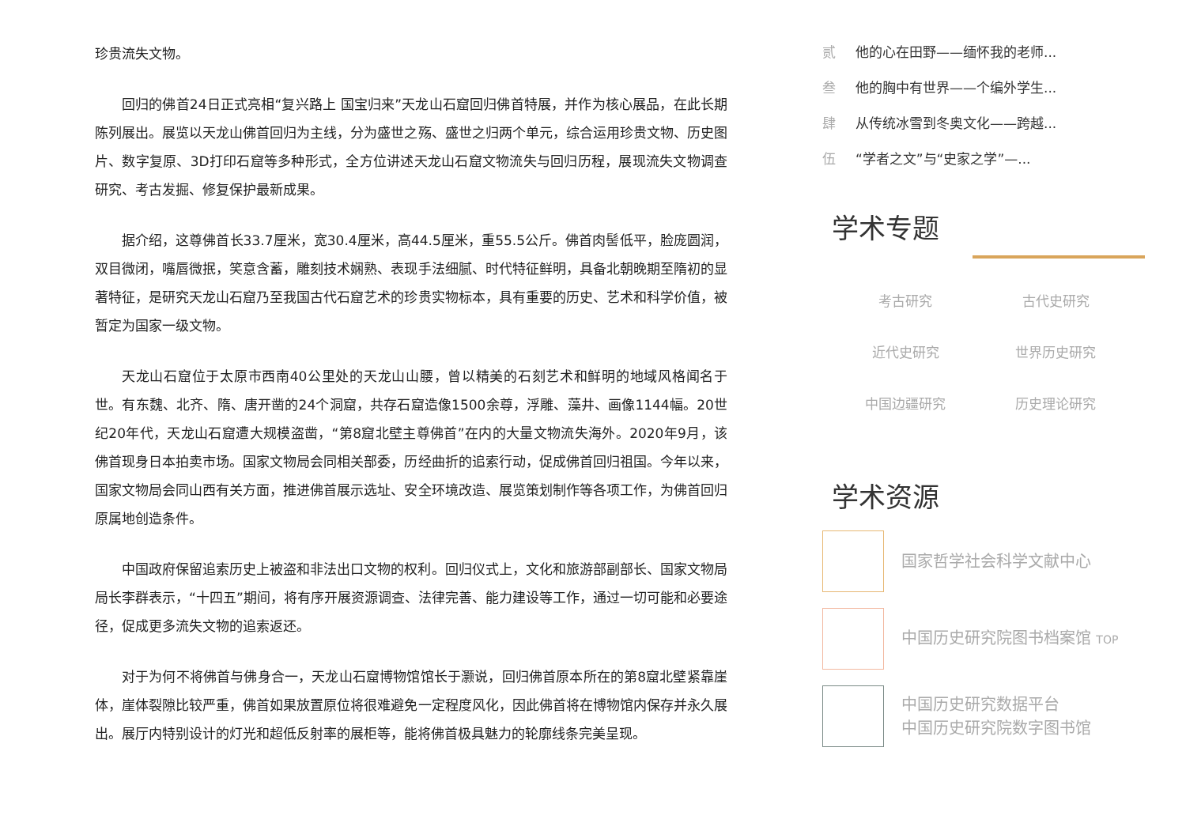珍贵流失文物。
回归的佛首24日正式亮相“复兴路上 国宝归来”天龙山石窟回归佛首特展，并作为核心展品，在此长期陈列展出。展览以天龙山佛首回归为主线，分为盛世之殇、盛世之归两个单元，综合运用珍贵文物、历史图片、数字复原、3D打印石窟等多种形式，全方位讲述天龙山石窟文物流失与回归历程，展现流失文物调查研究、考古发掘、修复保护最新成果。
据介绍，这尊佛首长33.7厘米，宽30.4厘米，高44.5厘米，重55.5公斤。佛首肉髻低平，脸庞圆润，双目微闭，嘴唇微抿，笑意含蓄，雕刻技术娴熟、表现手法细腻、时代特征鲜明，具备北朝晚期至隋初的显著特征，是研究天龙山石窟乃至我国古代石窟艺术的珍贵实物标本，具有重要的历史、艺术和科学价值，被暂定为国家一级文物。
天龙山石窟位于太原市西南40公里处的天龙山山腰，曾以精美的石刻艺术和鲜明的地域风格闻名于世。有东魏、北齐、隋、唐开凿的24个洞窟，共存石窟造像1500余尊，浮雕、藻井、画像1144幅。20世纪20年代，天龙山石窟遭大规模盗凿，“第8窟北壁主尊佛首”在内的大量文物流失海外。2020年9月，该佛首现身日本拍卖市场。国家文物局会同相关部委，历经曲折的追索行动，促成佛首回归祖国。今年以来，国家文物局会同山西有关方面，推进佛首展示选址、安全环境改造、展览策划制作等各项工作，为佛首回归原属地创造条件。
中国政府保留追索历史上被盗和非法出口文物的权利。回归仪式上，文化和旅游部副部长、国家文物局局长李群表示，“十四五”期间，将有序开展资源调查、法律完善、能力建设等工作，通过一切可能和必要途径，促成更多流失文物的追索返还。
对于为何不将佛首与佛身合一，天龙山石窟博物馆馆长于灏说，回归佛首原本所在的第8窟北壁紧靠崖体，崖体裂隙比较严重，佛首如果放置原位将很难避免一定程度风化，因此佛首将在博物馆内保存并永久展出。展厅内特别设计的灯光和超低反射率的展柜等，能将佛首极具魅力的轮廓线条完美呈现。
贰 他的心在田野——缅怀我的老师...
叁 他的胸中有世界——个编外学生...
肆 从传统冰雪到冬奥文化——跨越...
伍 “学者之文”与“史家之学”—...
学术专题
考古研究
古代史研究
近代史研究
世界历史研究
中国边疆研究
历史理论研究
学术资源
国家哲学社会科学文献中心
中国历史研究院图书档案馆 TOP
中国历史研究数据平台
中国历史研究院数字图书馆